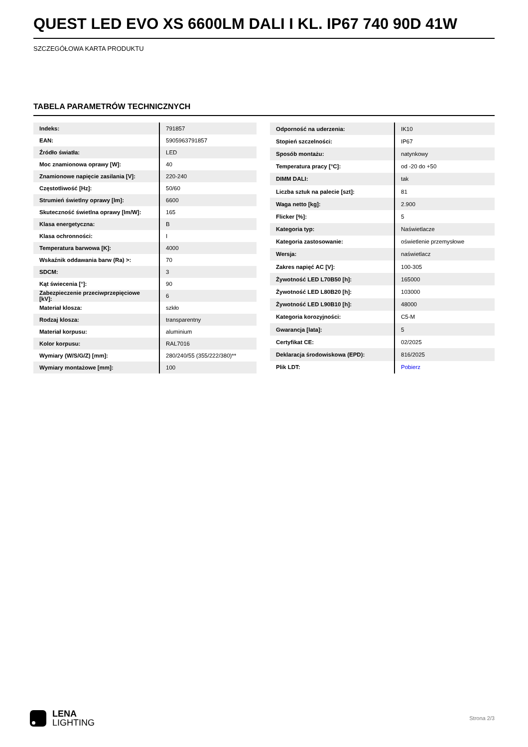QUEST LED EVO XS 6600LM DALI I KL. IP67 740 90D 41W
SZCZEGÓŁOWA KARTA PRODUKTU
TABELA PARAMETRÓW TECHNICZNYCH
| Indeks: | 791857 |
| EAN: | 5905963791857 |
| Źródło światła: | LED |
| Moc znamionowa oprawy [W]: | 40 |
| Znamionowe napięcie zasilania [V]: | 220-240 |
| Częstotliwość [Hz]: | 50/60 |
| Strumień świetlny oprawy [lm]: | 6600 |
| Skuteczność świetlna oprawy [lm/W]: | 165 |
| Klasa energetyczna: | B |
| Klasa ochronności: | I |
| Temperatura barwowa [K]: | 4000 |
| Wskaźnik oddawania barw (Ra) >: | 70 |
| SDCM: | 3 |
| Kąt świecenia [°]: | 90 |
| Zabezpieczenie przeciwprzepięciowe [kV]: | 6 |
| Materiał klosza: | szkło |
| Rodzaj klosza: | transparentny |
| Materiał korpusu: | aluminium |
| Kolor korpusu: | RAL7016 |
| Wymiary (W/S/G/Z) [mm]: | 280/240/55 (355/222/380)** |
| Wymiary montażowe [mm]: | 100 |
| Odporność na uderzenia: | IK10 |
| Stopień szczelności: | IP67 |
| Sposób montażu: | natynkowy |
| Temperatura pracy [°C]: | od -20 do +50 |
| DIMM DALI: | tak |
| Liczba sztuk na palecie [szt]: | 81 |
| Waga netto [kg]: | 2.900 |
| Flicker [%]: | 5 |
| Kategoria typ: | Naświetlacze |
| Kategoria zastosowanie: | oświetlenie przemysłowe |
| Wersja: | naświetlacz |
| Zakres napięć AC [V]: | 100-305 |
| Żywotność LED L70B50 [h]: | 165000 |
| Żywotność LED L80B20 [h]: | 103000 |
| Żywotność LED L90B10 [h]: | 48000 |
| Kategoria korozyjności: | C5-M |
| Gwarancja [lata]: | 5 |
| Certyfikat CE: | 02/2025 |
| Deklaracja środowiskowa (EPD): | 816/2025 |
| Plik LDT: | Pobierz |
LENA
LIGHTING
Strona 2/3